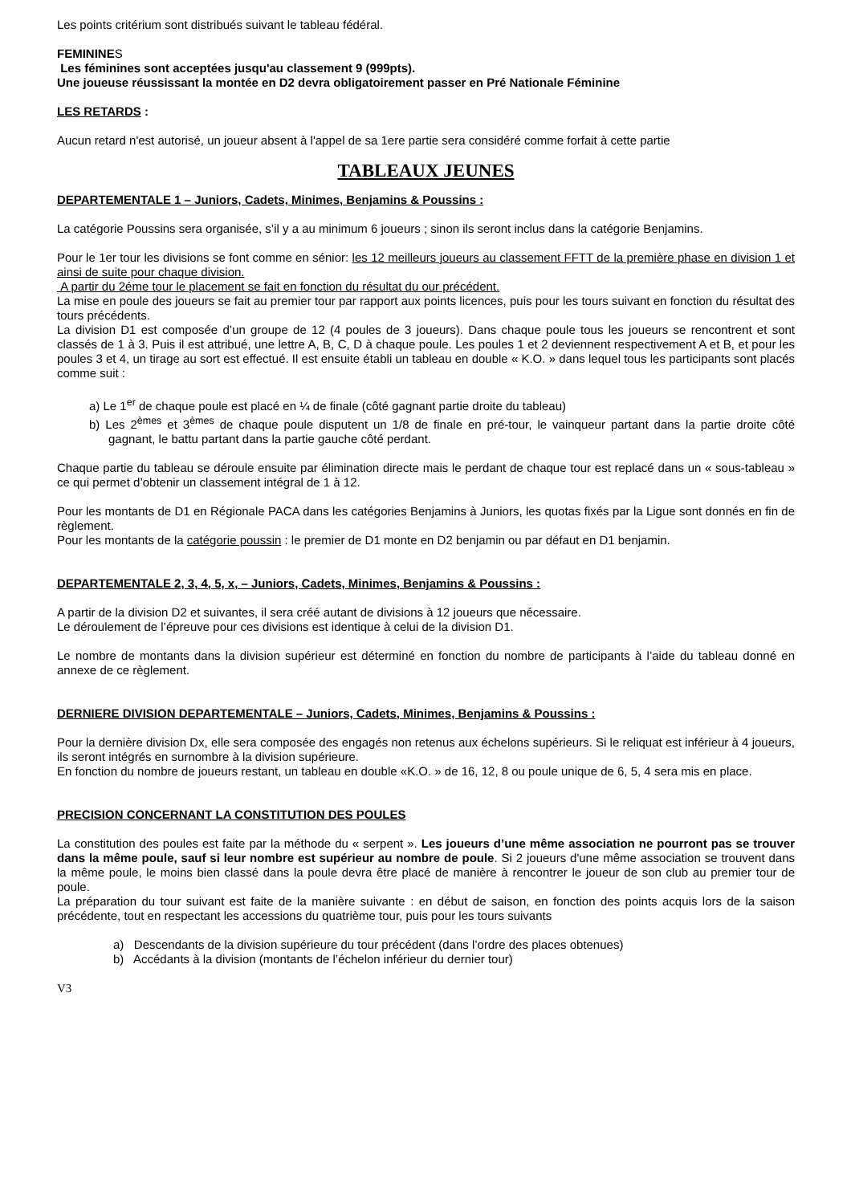Les points critérium sont distribués suivant le tableau fédéral.
FEMININES
Les féminines sont acceptées jusqu'au classement 9 (999pts).
Une joueuse réussissant la montée en D2 devra obligatoirement passer en Pré Nationale Féminine
LES RETARDS :
Aucun retard n'est autorisé, un joueur absent à l'appel de sa 1ere partie sera considéré comme forfait à cette partie
TABLEAUX JEUNES
DEPARTEMENTALE 1 – Juniors, Cadets, Minimes, Benjamins & Poussins :
La catégorie Poussins sera organisée, s’il y a au minimum 6 joueurs ; sinon ils seront inclus dans la catégorie Benjamins.
Pour le 1er tour les divisions se font comme en sénior: les 12 meilleurs joueurs au classement FFTT de la première phase en division 1 et ainsi de suite pour chaque division.
A partir du 2éme tour le placement se fait en fonction du résultat du our précédent.
La mise en poule des joueurs se fait au premier tour par rapport aux points licences, puis pour les tours suivant en fonction du résultat des tours précédents.
La division D1 est composée d’un groupe de 12 (4 poules de 3 joueurs). Dans chaque poule tous les joueurs se rencontrent et sont classés de 1 à 3. Puis il est attribué, une lettre A, B, C, D à chaque poule. Les poules 1 et 2 deviennent respectivement A et B, et pour les poules 3 et 4, un tirage au sort est effectué. Il est ensuite établi un tableau en double « K.O. » dans lequel tous les participants sont placés comme suit :
a) Le 1<sup>er</sup> de chaque poule est placé en ¼ de finale (côté gagnant partie droite du tableau)
b) Les 2<sup>èmes</sup> et 3<sup>èmes</sup> de chaque poule disputent un 1/8 de finale en pré-tour, le vainqueur partant dans la partie droite côté gagnant, le battu partant dans la partie gauche côté perdant.
Chaque partie du tableau se déroule ensuite par élimination directe mais le perdant de chaque tour est replacé dans un « sous-tableau » ce qui permet d’obtenir un classement intégral de 1 à 12.
Pour les montants de D1 en Régionale PACA dans les catégories Benjamins à Juniors, les quotas fixés par la Ligue sont donnés en fin de règlement.
Pour les montants de la catégorie poussin : le premier de D1 monte en D2 benjamin ou par défaut en D1 benjamin.
DEPARTEMENTALE 2, 3, 4, 5, x, – Juniors, Cadets, Minimes, Benjamins & Poussins :
A partir de la division D2 et suivantes, il sera créé autant de divisions à 12 joueurs que nécessaire.
Le déroulement de l’épreuve pour ces divisions est identique à celui de la division D1.
Le nombre de montants dans la division supérieur est déterminé en fonction du nombre de participants à l’aide du tableau donné en annexe de ce règlement.
DERNIERE DIVISION DEPARTEMENTALE – Juniors, Cadets, Minimes, Benjamins & Poussins :
Pour la dernière division Dx, elle sera composée des engagés non retenus aux échelons supérieurs. Si le reliquat est inférieur à 4 joueurs, ils seront intégrés en surnombre à la division supérieure.
En fonction du nombre de joueurs restant, un tableau en double «K.O. » de 16, 12, 8 ou poule unique de 6, 5, 4 sera mis en place.
PRECISION CONCERNANT LA CONSTITUTION DES POULES
La constitution des poules est faite par la méthode du « serpent ». Les joueurs d’une même association ne pourront pas se trouver dans la même poule, sauf si leur nombre est supérieur au nombre de poule. Si 2 joueurs d'une même association se trouvent dans la même poule, le moins bien classé dans la poule devra être placé de manière à rencontrer le joueur de son club au premier tour de poule.
La préparation du tour suivant est faite de la manière suivante : en début de saison, en fonction des points acquis lors de la saison précédente, tout en respectant les accessions du quatrième tour, puis pour les tours suivants
a) Descendants de la division supérieure du tour précédent (dans l’ordre des places obtenues)
b) Accédants à la division (montants de l’échelon inférieur du dernier tour)
V3